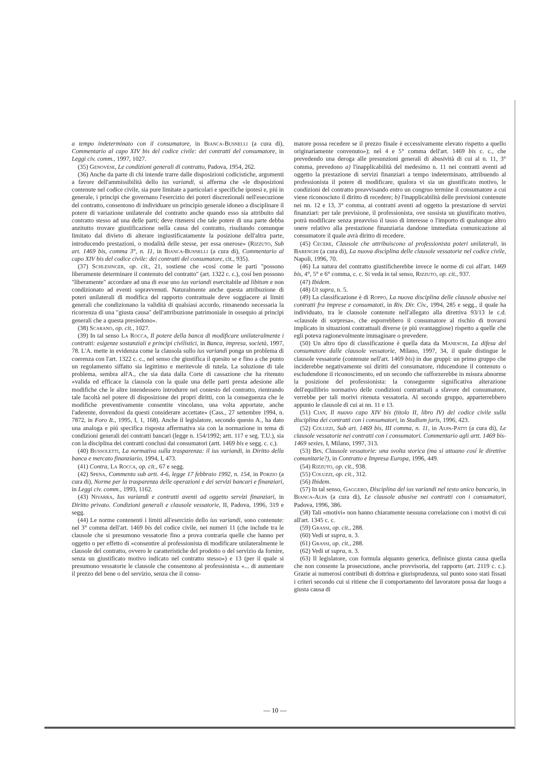a tempo indeterminato con il consumatore, in Bianca-Busnelli (a cura di), Commentario al capo XIV bis del codice civile: dei contratti del consumatore, in Leggi civ. comm., 1997, 1027.
(35) Genovese, Le condizioni generali di contratto, Padova, 1954, 262.
(36) Anche da parte di chi intende trarre dalle disposizioni codicistiche, argomenti a favore dell'ammissibilità dello ius variandi, si afferma che «le disposizioni contenute nel codice civile, sia pure limitate a particolari e specifiche ipotesi e, piú in generale, i principi che governano l'esercizio dei poteri discrezionali nell'esecuzione del contratto, consentono di individuare un principio generale idoneo a disciplinare il potere di variazione unilaterale del contratto anche quando esso sia attribuito dal contratto stesso ad una delle parti; deve ritenersi che tale potere di una parte debba anzitutto trovare giustificazione nella causa del contratto, risultando comunque limitato dal divieto di alterare ingiustificatamente la posizione dell'altra parte, introducendo prestazioni, o modalità delle stesse, per essa onerose» (Rizzuto, Sub art. 1469 bis, comma 3°, n. 11, in Bianca-Busnelli (a cura di), Commentario al capo XIV bis del codice civile: dei contratti del consumatore, cit., 935).
(37) Schlesinger, op. cit., 21, sostiene che «cosí come le parti "possono liberamente determinare il contenuto del contratto" (art. 1322 c. c.), cosí ben possono "liberamente" accordare ad una di esse uno ius variandi esercitabile ad libitum e non condizionato ad eventi sopravvenuti. Naturalmente anche questa attribuzione di poteri unilaterali di modifica del rapporto contrattuale deve soggiacere ai limiti generali che condizionano la validità di qualsiasi accordo, rimanendo necessaria la ricorrenza di una "giusta causa" dell'attribuzione patrimoniale in ossequio ai principi generali che a questa presiedono».
(38) Scarano, op. cit., 1027.
(39) In tal senso La Rocca, Il potere della banca di modificare unilateralmente i contratti: esigenze sostanziali e principi civilistici, in Banca, impresa, società, 1997, 78. L'A. mette in evidenza come la clausola sullo ius variandi ponga un problema di coerenza con l'art. 1322 c. c., nel senso che giustifica il quesito se e fino a che punto un regolamento siffatto sia legittimo e meritevole di tutela. La soluzione di tale problema, sembra all'A., che sia data dalla Corte di cassazione che ha ritenuto «valida ed efficace la clausola con la quale una delle parti presta adesione alle modifiche che le altre intendessero introdurre nel contesto del contratto, rientrando tale facoltà nel potere di disposizione dei propri diritti, con la conseguenza che le modifiche preventivamente consentite vincolano, una volta apportate, anche l'aderente, dovendosi da questi considerare accettate» (Cass., 27 settembre 1994, n. 7872, in Foro It., 1995, I, 1, 168). Anche il legislatore, secondo questo A., ha dato una analoga e piú specifica risposta affermativa sia con la normazione in tema di condizioni generali dei contratti bancari (legge n. 154/1992; artt. 117 e seg. T.U.), sia con la disciplina dei contratti conclusi dai consumatori (artt. 1469 bis e segg. c. c.).
(40) Bussoletti, La normativa sulla trasparenza: il ius variandi, in Diritto della banca e mercato finanziario, 1994, I, 473.
(41) Contra, La Rocca, op. cit., 67 e segg.
(42) Spena, Commento sub artt. 4-6, legge 17 febbraio 1992, n. 154, in Porzio (a cura di), Norme per la trasparenza delle operazioni e dei servizi bancari e finanziari, in Leggi civ. comm., 1993, 1162.
(43) Nivarra, Ius variandi e contratti aventi ad oggetto servizi finanziari, in Diritto privato. Condizioni generali e clausole vessatorie, II, Padova, 1996, 319 e segg.
(44) Le norme contenenti i limiti all'esercizio dello ius variandi, sono contenute: nel 3° comma dell'art. 1469 bis del codice civile, nei numeri 11 (che include tra le clausole che si presumono vessatorie fino a prova contraria quelle che hanno per oggetto o per effetto di «consentire al professionista di modificare unilateralmente le clausole del contratto, ovvero le caratteristiche del prodotto o del servizio da fornire, senza un giustificato motivo indicato nel contratto stesso») e 13 (per il quale si presumono vessatorie le clausole che consentono al professionista «... di aumentare il prezzo del bene o del servizio, senza che il consu-
matore possa recedere se il prezzo finale è eccessivamente elevato rispetto a quello originariamente convenuto»); nel 4 e 5° comma dell'art. 1469 bis c. c., che prevedendo una deroga alle presunzioni generali di abusività di cui al n. 11, 3° comma, prevedono a) l'inapplicabilità del medesimo n. 11 nei contratti aventi ad oggetto la prestazione di servizi finanziari a tempo indeterminato, attribuendo al professionista il potere di modificare, qualora vi sia un giustificato motivo, le condizioni del contratto preavvisando entro un congruo termine il consumatore a cui viene riconosciuto il diritto di recedere; b) l'inapplicabilità delle previsioni contenute nei nn. 12 e 13, 3° comma, ai contratti aventi ad oggetto la prestazione di servizi finanziari: per tale previsione, il professionista, ove sussista un giustificato motivo, potrà modificare senza preavviso il tasso di interesse o l'importo di qualunque altro onere relativo alla prestazione finanziaria dandone immediata comunicazione al consumatore il quale avrà diritto di recedere.
(45) Cecere, Clausole che attribuiscono al professionista poteri unilaterali, in Barenghi (a cura di), La nuova disciplina delle clausole vessatorie nel codice civile, Napoli, 1996, 70.
(46) La natura del contratto giustificherebbe invece le norme di cui all'art. 1469 bis, 4°, 5° e 6° comma, c. c. Si veda in tal senso, Rizzuto, op. cit., 937.
(47) Ibidem.
(48) Ut supra, n. 5.
(49) La classificazione è di Roppo, La nuova disciplina delle clausole abusive nei contratti fra imprese e consumatoti, in Riv. Dir. Civ., 1994, 285 e segg., il quale ha individuato, tra le clausole contenute nell'allegato alla direttiva 93/13 le c.d. «clausole di sorpresa», che esporrebbero il consumatore al rischio di trovarsi implicato in situazioni contrattuali diverse (e piú svantaggiose) rispetto a quelle che egli poteva ragionevolmente immaginare o prevedere.
(50) Un altro tipo di classificazione è quella data da Maneschi, La difesa del consumatore dalle clausole vessatorie, Milano, 1997, 34, il quale distingue le clausole vessatorie (contenute nell'art. 1469 bis) in due gruppi: un primo gruppo che inciderebbe negativamente sui diritti del consumatore, riducendone il contenuto o escludendone il riconoscimento, ed un secondo che rafforzerebbe in misura abnorme la posizione del professionista: la conseguente significativa alterazione dell'equilibrio normativo delle condizioni contrattuali a sfavore del consumatore, verrebbe per tali morivi ritenuta vessatoria. Al secondo gruppo, apparterrebbero appunto le clausole di cui ai nn. 11 e 13.
(51) Cian, Il nuovo capo XIV bis (titolo II, libro IV) del codice civile sulla disciplina dei contratti con i consumatori, in Studium juris, 1996, 423.
(52) Coluzzi, Sub art. 1469 bis, III comma, n. 11, in Alpa-Patti (a cura di), Le clausole vessatorie nei contratti con i consumatori. Commentario agli artt. 1469 bis-1469 sexies, I, Milano, 1997, 313.
(53) Bin, Clausole vessatorie: una svolta storica (ma si attuano cosí le direttive comunitarie?), in Contratto e Impresa Europa, 1996, 449.
(54) Rizzuto, op. cit., 938.
(55) Coluzzi, op. cit., 312.
(56) Ibidem.
(57) In tal senso, Gaggero, Disciplina del ius variandi nel testo unico bancario, in Bianca-Alpa (a cura di), Le clausole abusive nei contratti con i consumatori, Padova, 1996, 386.
(58) Tali «motivi» non hanno chiaramente nessuna correlazione con i motivi di cui all'art. 1345 c. c.
(59) Grassi, op. cit., 288.
(60) Vedi ut supra, n. 3.
(61) Grassi, op. cit., 288.
(62) Vedi ut supra, n. 3.
(63) Il legislatore, con formula alquanto generica, definisce giusta causa quella che non consente la prosecuzione, anche provvisoria, del rapporto (art. 2119 c. c.). Grazie ai numerosi contributi di dottrina e giurisprudenza, sul punto sono stati fissati i criteri secondo cui si ritiene che il comportamento del lavoratore possa dar luogo a giusta causa di
— 10 —